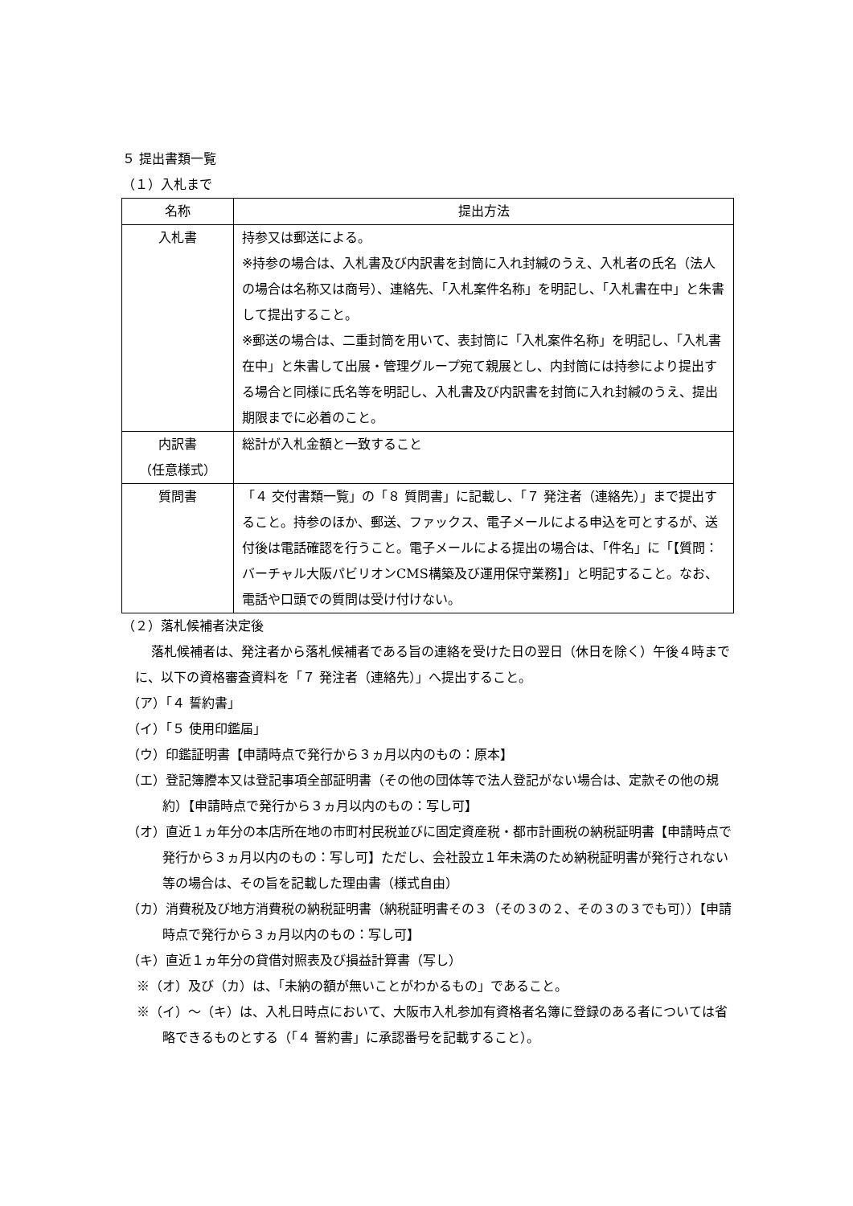５ 提出書類一覧
（１）入札まで
| 名称 | 提出方法 |
| --- | --- |
| 入札書 | 持参又は郵送による。 ※持参の場合は、入札書及び内訳書を封筒に入れ封緘のうえ、入札者の氏名（法人の場合は名称又は商号）、連絡先、「入札案件名称」を明記し、「入札書在中」と朱書して提出すること。 ※郵送の場合は、二重封筒を用いて、表封筒に「入札案件名称」を明記し、「入札書在中」と朱書して出展・管理グループ宛て親展とし、内封筒には持参により提出する場合と同様に氏名等を明記し、入札書及び内訳書を封筒に入れ封緘のうえ、提出期限までに必着のこと。 |
| 内訳書 （任意様式） | 総計が入札金額と一致すること |
| 質問書 | 「４ 交付書類一覧」の「８ 質問書」に記載し、「７ 発注者（連絡先）」まで提出すること。持参のほか、郵送、ファックス、電子メールによる申込を可とするが、送付後は電話確認を行うこと。電子メールによる提出の場合は、「件名」に「【質問：バーチャル大阪パビリオンCMS構築及び運用保守業務】」と明記すること。なお、電話や口頭での質問は受け付けない。 |
（２）落札候補者決定後
落札候補者は、発注者から落札候補者である旨の連絡を受けた日の翌日（休日を除く）午後４時までに、以下の資格審査資料を「７ 発注者（連絡先）」へ提出すること。
（ア）「４ 誓約書」
（イ）「５ 使用印鑑届」
（ウ）印鑑証明書【申請時点で発行から３ヵ月以内のもの：原本】
（エ）登記簿謄本又は登記事項全部証明書（その他の団体等で法人登記がない場合は、定款その他の規約）【申請時点で発行から３ヵ月以内のもの：写し可】
（オ）直近１ヵ年分の本店所在地の市町村民税並びに固定資産税・都市計画税の納税証明書【申請時点で発行から３ヵ月以内のもの：写し可】ただし、会社設立１年未満のため納税証明書が発行されない等の場合は、その旨を記載した理由書（様式自由）
（カ）消費税及び地方消費税の納税証明書（納税証明書その３（その３の２、その３の３でも可））【申請時点で発行から３ヵ月以内のもの：写し可】
（キ）直近１ヵ年分の貸借対照表及び損益計算書（写し）
※（オ）及び（カ）は、「未納の額が無いことがわかるもの」であること。
※（イ）～（キ）は、入札日時点において、大阪市入札参加有資格者名簿に登録のある者については省略できるものとする（「４ 誓約書」に承認番号を記載すること）。